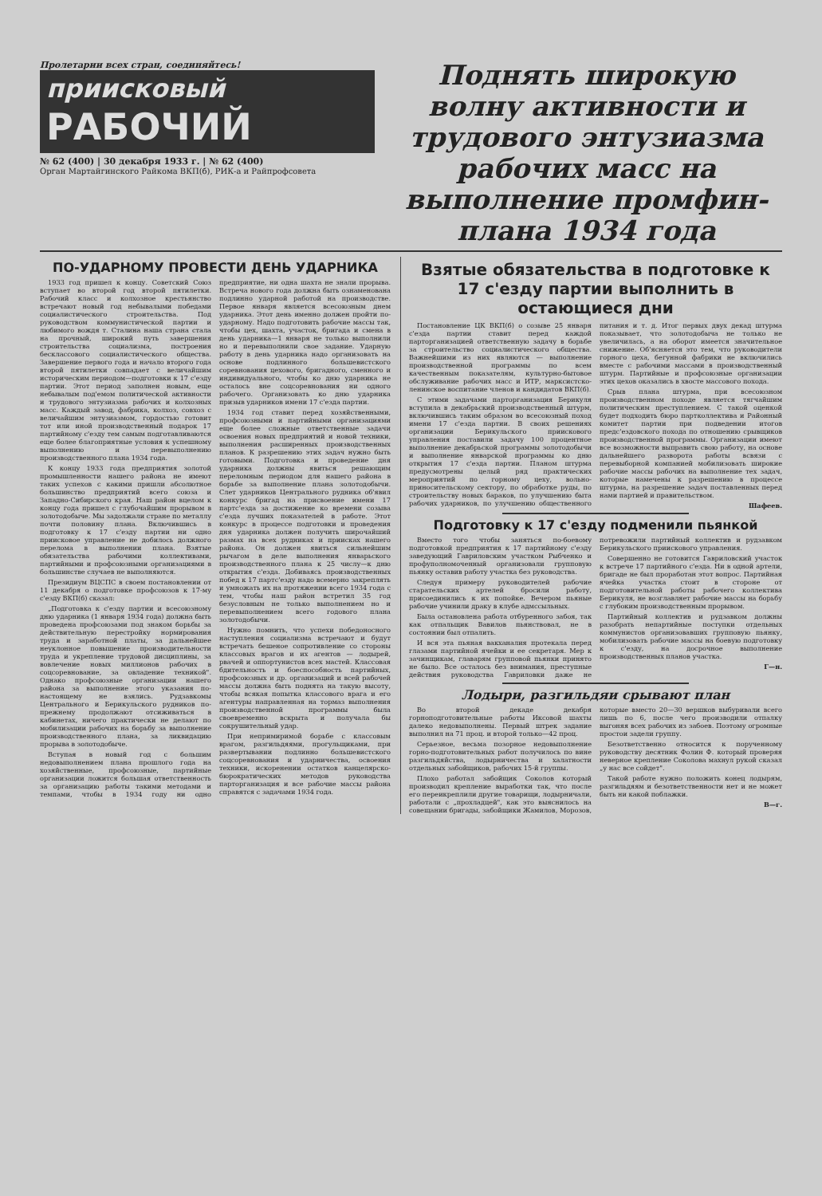Пролетарии всех стран, соединяйтесь!
приисковый
РАБОЧИЙ
№ 62 (400) | 30 декабря 1933 г. | № 62 (400)
Орган Мартайгинского Райкома ВКП(б), РИК-а и Райпрофсовета
Поднять широкую волну активности и трудового энтузиазма рабочих масс на выполнение промфин-плана 1934 года
ПО-УДАРНОМУ ПРОВЕСТИ ДЕНЬ УДАРНИКА
1933 год пришел к концу. Советский Союз вступает во второй год второй пятилетки. Рабочий класс и колхозное крестьянство встречают новый год небывалыми победами социалистического строительства. Под руководством коммунистической партии и любимого вождя т. Сталина наша страна стала на прочный, широкий путь завершения строительства социализма, построения бесклассового социалистического общества. Завершение первого года и начало второго года второй пятилетки совпадает с величайшим историческим периодом—подготовки к 17 с'езду партии. Этот период заполнен новым, еще небывалым под'емом политической активности и трудового энтузиазма рабочих и колхозных масс. Каждый завод, фабрика, колхоз, совхоз с величайшим энтузиазмом, гордостью готовит тот или иной производственный подарок 17 партийному с'езду тем самым подготавливаются еще более благоприятные условия к успешному выполнению и перевыполнению производственного плана 1934 года.
К концу 1933 года предприятия золотой промышленности нашего района не имеют таких успехов с какими пришли абсолютное большинство предприятий всего союза и Западно-Сибирского края. Наш район вцелом к концу года пришел с глубочайшим прорывом в золотодобыче. Мы задолжали стране по металлу почти половину плана. Включившись в подготовку к 17 с'езду партии ни одно приисковое управление не добилось должного перелома в выполнении плана. Взятые обязательства рабочими коллективами, партийными и профсоюзными организациями в большинстве случаев не выполняются.
Президиум ВЦСПС в своем постановлении от 11 декабря о подготовке профсоюзов к 17-му с'езду ВКП(б) сказал:
„Подготовка к с'езду партии и всесоюзному дню ударника (1 января 1934 года) должна быть проведена профсоюзами под знаком борьбы за действительную перестройку нормирования труда и заработной платы, за дальнейшее неуклонное повышение производительности труда и укрепление трудовой дисциплины, за вовлечение новых миллионов рабочих в соцсоревнование, за овладение техникой". Однако профсоюзные организации нашего района за выполнение этого указания по-настоящему не взялись. Рудзавкомы Центрального и Берикульского рудников по-прежнему продолжают отсиживаться в кабинетах, ничего практически не делают по мобилизации рабочих на борьбу за выполнение производственного плана, за ликвидацию прорыва в золотодобыче.
Вступая в новый год с большим недовыполнением плана прошлого года на хозяйственные, профсоюзные, партийные организации ложится большая ответственность за организацию работы такими методами и темпами, чтобы в 1934 году ни одно предприятие, ни одна шахта не знали прорыва. Встреча нового года должна быть ознаменована подлинно ударной работой на производстве. Первое января является всесоюзным днем ударника. Этот день именно должен пройти по-ударному. Надо подготовить рабочие массы так, чтобы цех, шахта, участок, бригада и смена в день ударника—1 января не только выполнили но и перевыполнили свое задание. Ударную работу в день ударника надо организовать на основе подлинного большевистского соревнования цехового, бригадного, сменного и индивидуального, чтобы ко дню ударника не осталось вне соцсоревнования ни одного рабочего. Организовать ко дню ударника призыв ударников имени 17 с'езда партии.
1934 год ставит перед хозяйственными, профсоюзными и партийными организациями еще более сложные ответственные задачи освоения новых предприятий и новой техники, выполнения расширенных производственных планов. К разрешению этих задач нужно быть готовыми. Подготовка и проведение дня ударника должны явиться решающим переломным периодом для нашего района в борьбе за выполнение плана золотодобычи. Слет ударников Центрального рудника об'явил конкурс бригад на присвоение имени 17 партс'езда за достижение ко времени созыва с'езда лучших показателей в работе. Этот конкурс в процессе подготовки и проведения дня ударника должен получить широчайший размах на всех рудниках и приисках нашего района. Он должен явиться сильнейшим рычагом в деле выполнения январьского производственного плана к 25 числу—к дню открытия с'езда. Добиваясь производственных побед к 17 партс'езду надо всемерно закреплять и умножать их на протяжении всего 1934 года с тем, чтобы наш район встретил 35 год безусловным не только выполнением но и перевыполнением всего годового плана золотодобычи.
Нужно помнить, что успехи победоносного наступления социализма встречают и будут встречать бешеное сопротивление со стороны классовых врагов и их агентов — лодырей, рвачей и оппортунистов всех мастей. Классовая бдительность и боеспособность партийных, профсоюзных и др. организаций и всей рабочей массы должна быть поднята на такую высоту, чтобы всякая попытка классового врага и его агентуры направленная на тормаз выполнения производственной программы была своевременно вскрыта и получала бы сокрушительный удар.
При непримиримой борьбе с классовым врагом, разгильдяями, прогульщиками, при развертывании подлинно большевистского соцсоревнования и ударничества, освоения техники, искоренении остатков канцелярско-бюрократических методов руководства парторганизация и все рабочие массы района справятся с задачами 1934 года.
Взятые обязательства в подготовке к 17 с'езду партии выполнить в остающиеся дни
Постановление ЦК ВКП(б) о созыве 25 января с'езда партии ставит перед каждой парторганизацией ответственную задачу в борьбе за строительство социалистического общества. Важнейшими из них являются — выполнение производственной программы по всем качественным показателям, культурно-бытовое обслуживание рабочих масс и ИТР, марксистско-ленинское воспитание членов и кандидатов ВКП(б).
С этими задачами парторганизация Берикуля вступила в декабрьский производственный штурм, включившись таким образом во всесоюзный поход имени 17 с'езда партии. В своих решениях организации Берикульского приискового управления поставили задачу 100 процентное выполнение декабрьской программы золотодобычи и выполнение январской программы ко дню открытия 17 с'езда партии. Планом штурма предусмотрены целый ряд практических мероприятий по горному цеху, вольно-приносительскому сектору, по обработке руды, по строительству новых бараков, по улучшению быта рабочих ударников, по улучшению общественного питания и т. д. Итог первых двух декад штурма показывает, что золотодобыча не только не увеличилась, а на оборот имеется значительное снижение. Об'ясняется это тем, что руководители горного цеха, бегунной фабрики не включились вместе с рабочими массами в производственный штурм. Партийные и профсоюзные организации этих цехов оказались в хвосте массового похода.
Срыв плана штурма, при всесоюзном производственном походе является тягчайшим политическим преступлением. С такой оценкой будет подходить бюро партколлектива и Районный комитет партии при подведении итогов предс'ездовского похода по отношению срывщиков производственной программы. Организации имеют все возможности выправить свою работу, на основе дальнейшего разворота работы всвязи с перевыборной компанией мобилизовать широкие рабочие массы рабочих на выполнение тех задач, которые намечены к разрешению в процессе штурма, на разрешение задач поставленных перед нами партией и правительством.
Шафеев.
Подготовку к 17 с'езду подменили пьянкой
Вместо того чтобы заняться по-боевому подготовкой предприятия к 17 партийному с'езду заведующий Гавриловским участком Рыбченко и профуполномоченный организовали групповую пьянку оставив работу участка без руководства.
Следуя примеру руководителей рабочие старательских артелей бросили работу, присоединились к их попойке. Вечером пьяные рабочие учинили драку в клубе адмссыльных.
Была остановлена работа отбуренного забоя, так как отпальщик Ва­вилов пьянствовал, не в состоянии был отпалить.
И вся эта пьяная вакханалия протекала перед глазами партийной ячейки и ее секретаря. Мер к зачинщикам, главарям групповой пьянки принято не было. Все осталось без внимания, преступные действия руководства Гавриловки даже не потревожили партийный коллектив и рудзавком Берикульского приискового управления.
Совершенно не готовится Гавриловский участок к встрече 17 партийного с'езда. Ни в одной артели, бригаде не был проработан этот вопрос. Партийная ячейка участка стоит в стороне от подготовительной работы рабочего коллектива Берикуля, не возглавляет рабочие массы на борьбу с глубоким производственным прорывом.
Партийный коллектив и рудзавком должны разобрать непартийные поступки отдельных коммунистов организовавших групповую пьянку, мобилизовать рабочие массы на боевую подготовку к с'езду, на досрочное выполнение производственных планов участка.
Г—н.
Лодыри, разгильдяи срывают план
Во второй декаде декабря горноподготовительные работы Иксовой шахты далеко недовыполнены. Первый штрек задание выполнил на 71 проц. и второй только—42 проц.
Серьезное, весьма позорное недовыполнение горно-подготовительных работ получилось по вине разгильдяйства, лодырничества и халатности отдельных забойщиков, рабочих 15-й группы.
Плохо работал забойщик Соколов который производил крепление выработки так, что после его переикреплили другие товарищи, лодырничали, работали с „прохладцей", как это выяснилось на совещании бригады, забойщики Жамилов, Морозов, которые вместо 20—30 вершков выбуривали всего лишь по 6, после чего производили отпалку выгоняя всех рабочих из забоев. Поэтому огромные простои задели группу.
Безответственно относится к порученному руководству десятник Фолин Ф. который проверяя неверное крепление Соколова махнул рукой сказал „у нас все сойдет".
Такой работе нужно положить конец лодырям, разгильдяям и безответственности нет и не может быть ни какой поблажки.
В—г.